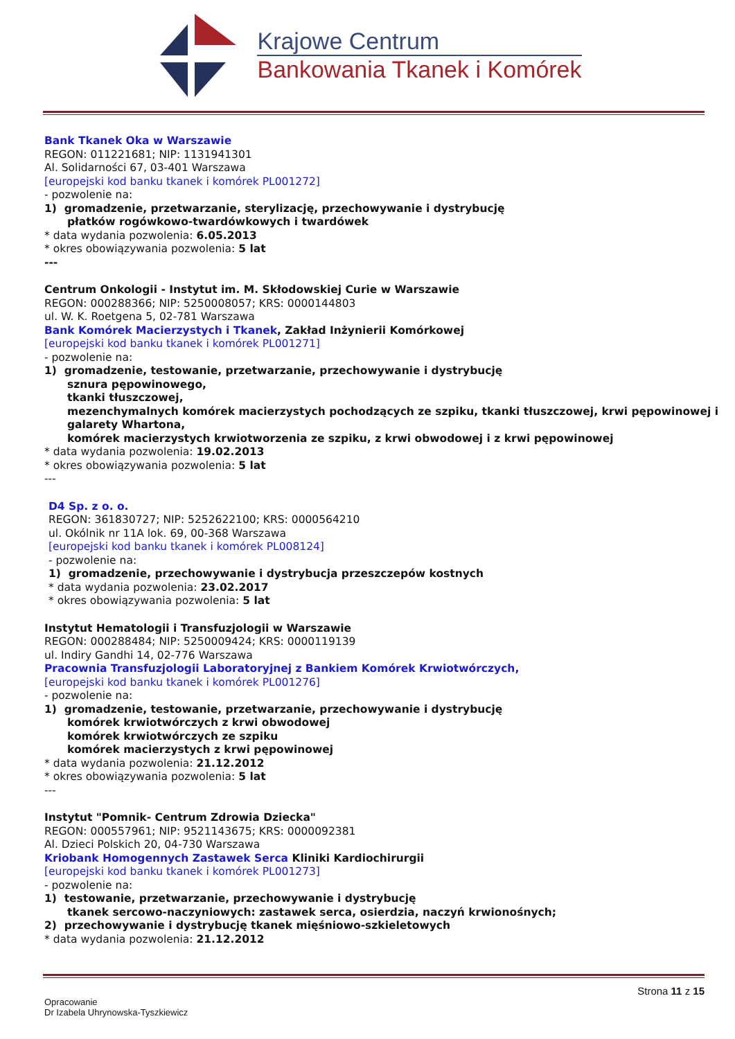Krajowe Centrum
Bankowania Tkanek i Komórek
Bank Tkanek Oka w Warszawie
REGON: 011221681; NIP: 1131941301
Al. Solidarności 67, 03-401 Warszawa
[europejski kod banku tkanek i komórek PL001272]
- pozwolenie na:
1) gromadzenie, przetwarzanie, sterylizację, przechowywanie i dystrybucję
płatków rogówkowo-twardówkowych i twardówek
* data wydania pozwolenia: 6.05.2013
* okres obowiązywania pozwolenia: 5 lat
---
Centrum Onkologii - Instytut im. M. Skłodowskiej Curie w Warszawie
REGON: 000288366; NIP: 5250008057; KRS: 0000144803
ul. W. K. Roetgena 5, 02-781 Warszawa
Bank Komórek Macierzystych i Tkanek, Zakład Inżynierii Komórkowej
[europejski kod banku tkanek i komórek PL001271]
- pozwolenie na:
1) gromadzenie, testowanie, przetwarzanie, przechowywanie i dystrybucję
sznura pępowinowego,
tkanki tłuszczowej,
mezenchymalnych komórek macierzystych pochodzących ze szpiku, tkanki tłuszczowej, krwi pępowinowej i galarety Whartona,
komórek macierzystych krwiotworzenia ze szpiku, z krwi obwodowej i z krwi pępowinowej
* data wydania pozwolenia: 19.02.2013
* okres obowiązywania pozwolenia: 5 lat
---
D4 Sp. z o. o.
REGON: 361830727; NIP: 5252622100; KRS: 0000564210
ul. Okólnik nr 11A lok. 69, 00-368 Warszawa
[europejski kod banku tkanek i komórek PL008124]
- pozwolenie na:
1) gromadzenie, przechowywanie i dystrybucja przeszczepów kostnych
* data wydania pozwolenia: 23.02.2017
* okres obowiązywania pozwolenia: 5 lat
Instytut Hematologii i Transfuzjologii w Warszawie
REGON: 000288484; NIP: 5250009424; KRS: 0000119139
ul. Indiry Gandhi 14, 02-776 Warszawa
Pracownia Transfuzjologii Laboratoryjnej z Bankiem Komórek Krwiotwórczych,
[europejski kod banku tkanek i komórek PL001276]
- pozwolenie na:
1) gromadzenie, testowanie, przetwarzanie, przechowywanie i dystrybucję
komórek krwiotwórczych z krwi obwodowej
komórek krwiotwórczych ze szpiku
komórek macierzystych z krwi pępowinowej
* data wydania pozwolenia: 21.12.2012
* okres obowiązywania pozwolenia: 5 lat
---
Instytut "Pomnik- Centrum Zdrowia Dziecka"
REGON: 000557961; NIP: 9521143675; KRS: 0000092381
Al. Dzieci Polskich 20, 04-730 Warszawa
Kriobank Homogennych Zastawek Serca Kliniki Kardiochirurgii
[europejski kod banku tkanek i komórek PL001273]
- pozwolenie na:
1) testowanie, przetwarzanie, przechowywanie i dystrybucję
tkanek sercowo-naczyniowych: zastawek serca, osierdzia, naczyń krwionośnych;
2) przechowywanie i dystrybucję tkanek mięśniowo-szkieletowych
* data wydania pozwolenia: 21.12.2012
Strona 11 z 15
Opracowanie
Dr Izabela Uhrynowska-Tyszkiewicz